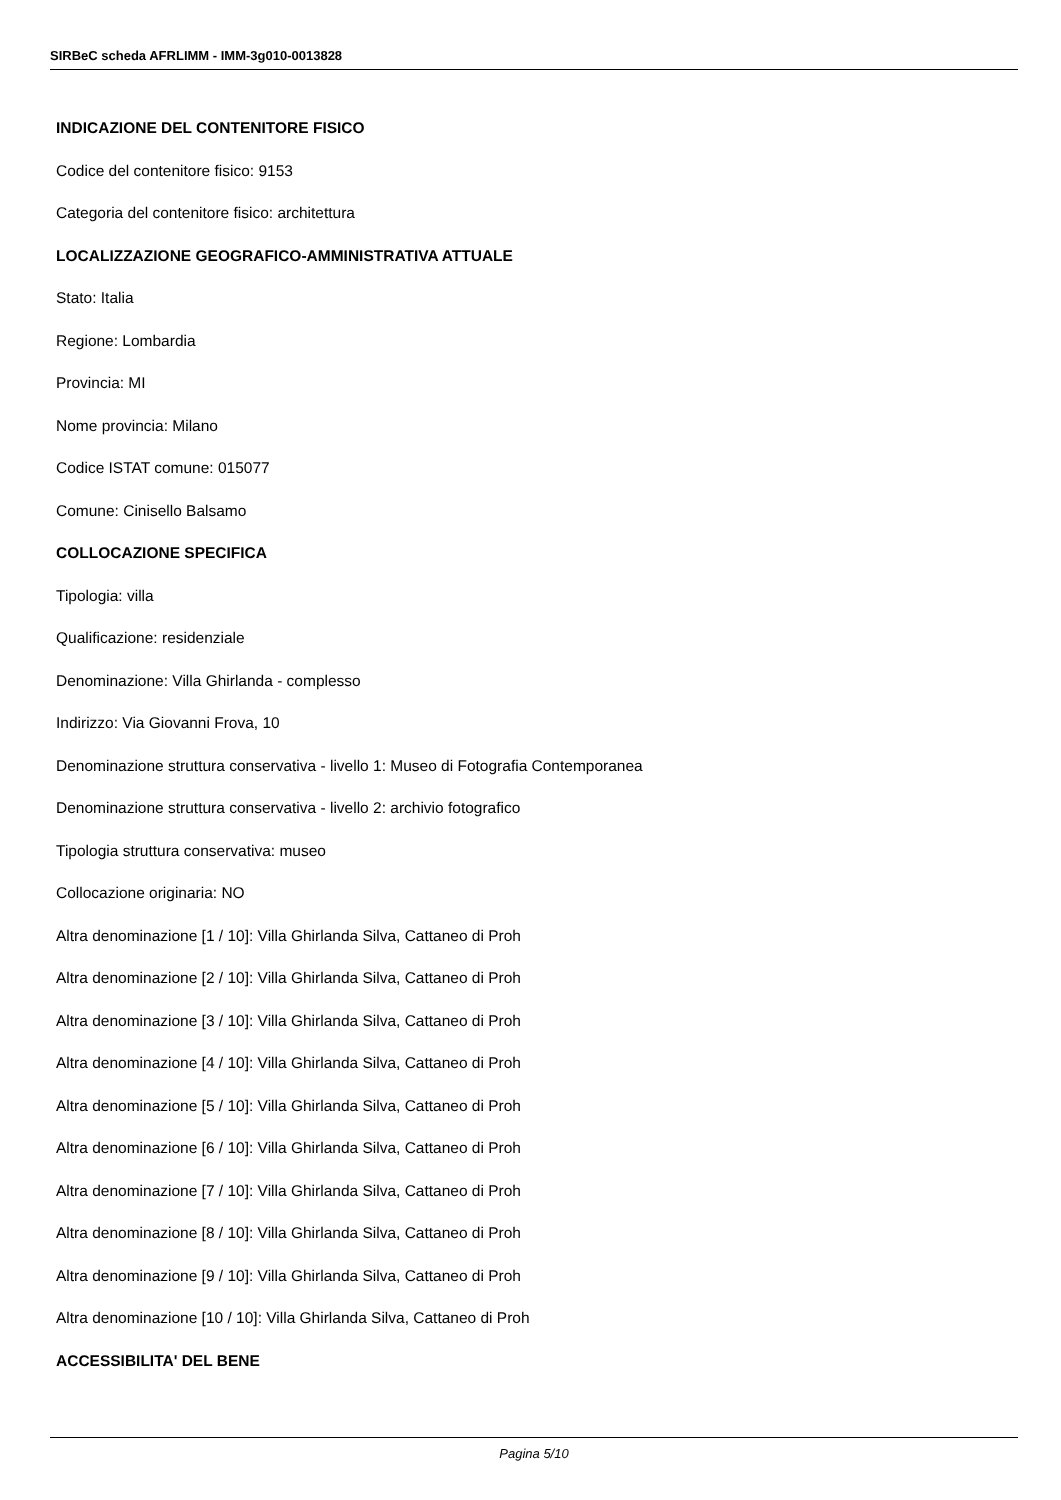SIRBeC scheda AFRLIMM - IMM-3g010-0013828
INDICAZIONE DEL CONTENITORE FISICO
Codice del contenitore fisico: 9153
Categoria del contenitore fisico: architettura
LOCALIZZAZIONE GEOGRAFICO-AMMINISTRATIVA ATTUALE
Stato: Italia
Regione: Lombardia
Provincia: MI
Nome provincia: Milano
Codice ISTAT comune: 015077
Comune: Cinisello Balsamo
COLLOCAZIONE SPECIFICA
Tipologia: villa
Qualificazione: residenziale
Denominazione: Villa Ghirlanda - complesso
Indirizzo: Via Giovanni Frova, 10
Denominazione struttura conservativa - livello 1: Museo di Fotografia Contemporanea
Denominazione struttura conservativa - livello 2: archivio fotografico
Tipologia struttura conservativa: museo
Collocazione originaria: NO
Altra denominazione [1 / 10]: Villa Ghirlanda Silva, Cattaneo di Proh
Altra denominazione [2 / 10]: Villa Ghirlanda Silva, Cattaneo di Proh
Altra denominazione [3 / 10]: Villa Ghirlanda Silva, Cattaneo di Proh
Altra denominazione [4 / 10]: Villa Ghirlanda Silva, Cattaneo di Proh
Altra denominazione [5 / 10]: Villa Ghirlanda Silva, Cattaneo di Proh
Altra denominazione [6 / 10]: Villa Ghirlanda Silva, Cattaneo di Proh
Altra denominazione [7 / 10]: Villa Ghirlanda Silva, Cattaneo di Proh
Altra denominazione [8 / 10]: Villa Ghirlanda Silva, Cattaneo di Proh
Altra denominazione [9 / 10]: Villa Ghirlanda Silva, Cattaneo di Proh
Altra denominazione [10 / 10]: Villa Ghirlanda Silva, Cattaneo di Proh
ACCESSIBILITA' DEL BENE
Pagina 5/10